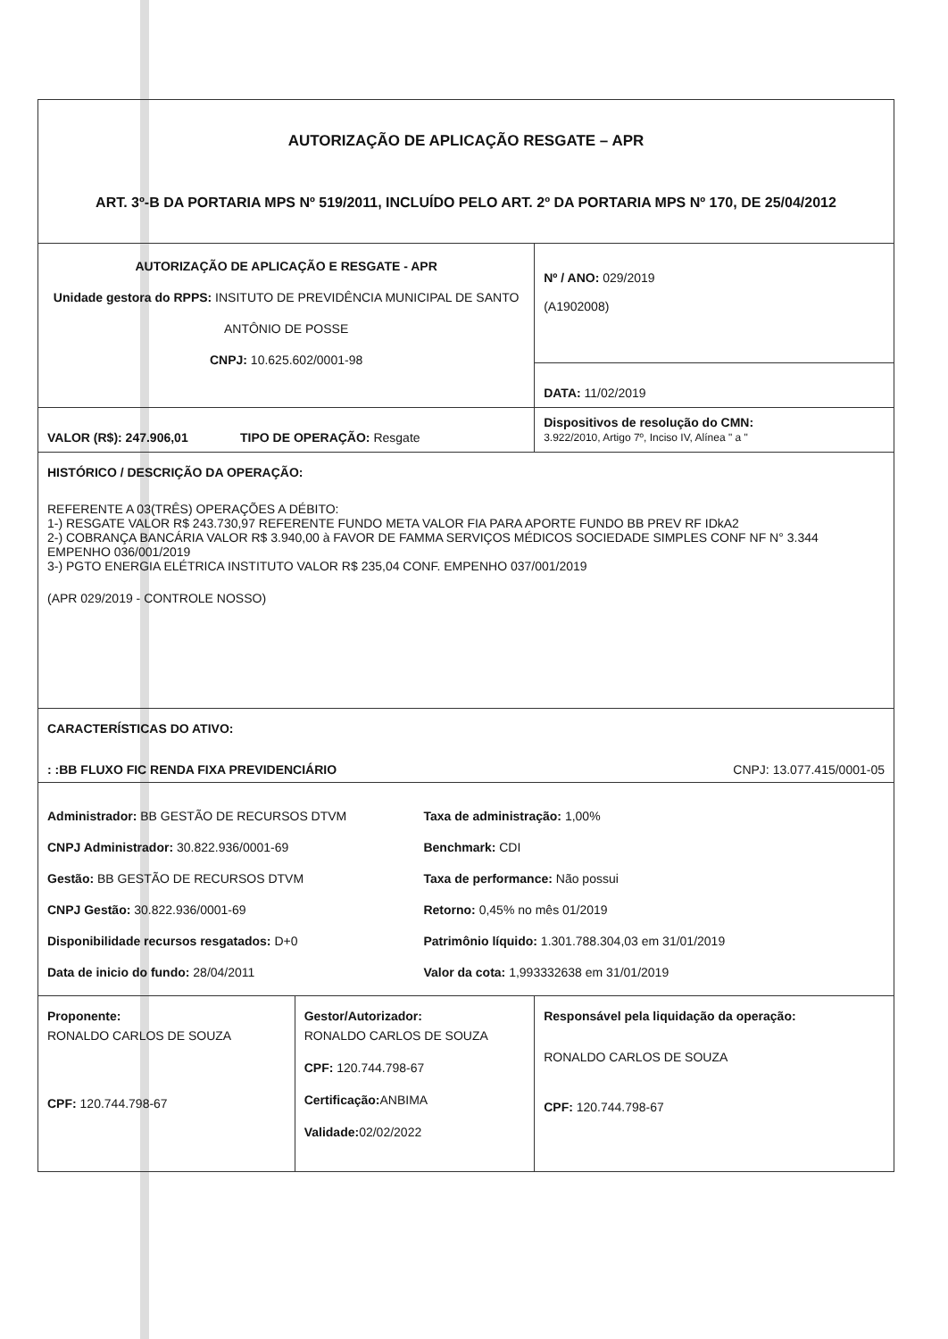| AUTORIZAÇÃO DE APLICAÇÃO RESGATE – APR ART. 3º-B DA PORTARIA MPS Nº 519/2011, INCLUÍDO PELO ART. 2º DA PORTARIA MPS Nº 170, DE 25/04/2012 | | | |
| AUTORIZAÇÃO DE APLICAÇÃO E RESGATE - APR Unidade gestora do RPPS: INSITUTO DE PREVIDÊNCIA MUNICIPAL DE SANTO ANTÔNIO DE POSSE CNPJ: 10.625.602/0001-98 | | | Nº / ANO: 029/2019 (A1902008) |
| | | | DATA: 11/02/2019 |
| VALOR (R$): 247.906,01 TIPO DE OPERAÇÃO: Resgate | | | Dispositivos de resolução do CMN: 3.922/2010, Artigo 7º, Inciso IV, Alínea " a " |
| HISTÓRICO / DESCRIÇÃO DA OPERAÇÃO: REFERENTE A 03(TRÊS) OPERAÇÕES A DÉBITO: 1-) RESGATE VALOR R$ 243.730,97 REFERENTE FUNDO META VALOR FIA PARA APORTE FUNDO BB PREV RF IDkA2 2-) COBRANÇA BANCÁRIA VALOR R$ 3.940,00 à FAVOR DE FAMMA SERVIÇOS MÉDICOS SOCIEDADE SIMPLES CONF NF N° 3.344 EMPENHO 036/001/2019 3-) PGTO ENERGIA ELÉTRICA INSTITUTO VALOR R$ 235,04 CONF. EMPENHO 037/001/2019 (APR 029/2019 - CONTROLE NOSSO) | | | |
| CARACTERÍSTICAS DO ATIVO: : :BB FLUXO FIC RENDA FIXA PREVIDENCIÁRIO CNPJ: 13.077.415/0001-05 | | | |
| Administrador: BB GESTÃO DE RECURSOS DTVM CNPJ Administrador: 30.822.936/0001-69 Gestão: BB GESTÃO DE RECURSOS DTVM CNPJ Gestão: 30.822.936/0001-69 Disponibilidade recursos resgatados: D+0 Data de inicio do fundo: 28/04/2011 | | Taxa de administração: 1,00% Benchmark: CDI Taxa de performance: Não possui Retorno: 0,45% no mês 01/2019 Patrimônio líquido: 1.301.788.304,03 em 31/01/2019 Valor da cota: 1,993332638 em 31/01/2019 | |
| Proponente: RONALDO CARLOS DE SOUZA CPF: 120.744.798-67 | Gestor/Autorizador: RONALDO CARLOS DE SOUZA CPF: 120.744.798-67 Certificação: ANBIMA Validade: 02/02/2022 | | Responsável pela liquidação da operação: RONALDO CARLOS DE SOUZA CPF: 120.744.798-67 |